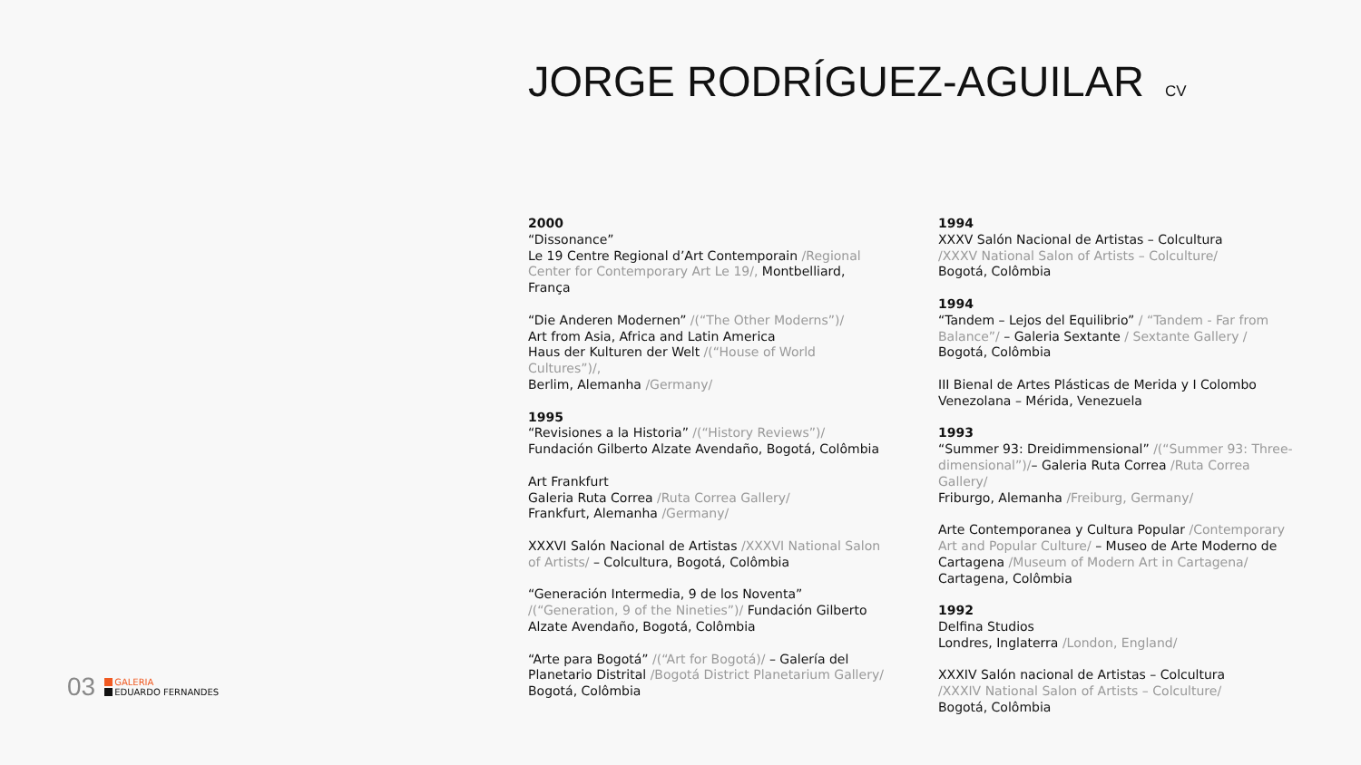JORGE RODRÍGUEZ-AGUILAR CV
2000
“Dissonance”
Le 19 Centre Regional d’Art Contemporain /Regional Center for Contemporary Art Le 19/, Montbelliard, França
“Die Anderen Modernen” /(“The Other Moderns”)/
Art from Asia, Africa and Latin America
Haus der Kulturen der Welt /(“House of World Cultures”)/,
Berlim, Alemanha /Germany/
1995
“Revisiones a la Historia” /(“History Reviews”)/
Fundación Gilberto Alzate Avendaño, Bogotá, Colômbia
Art Frankfurt
Galeria Ruta Correa /Ruta Correa Gallery/
Frankfurt, Alemanha /Germany/
XXXVI Salón Nacional de Artistas /XXXVI National Salon of Artists/ – Colcultura, Bogotá, Colômbia
“Generación Intermedia, 9 de los Noventa” /(“Generation, 9 of the Nineties”)/ Fundación Gilberto Alzate Avendaño, Bogotá, Colômbia
“Arte para Bogotá” /(“Art for Bogotá)/ – Galería del Planetario Distrital /Bogotá District Planetarium Gallery/
Bogotá, Colômbia
1994
XXXV Salón Nacional de Artistas – Colcultura
/XXXV National Salon of Artists – Colculture/
Bogotá, Colômbia
1994
“Tandem – Lejos del Equilibrio” / “Tandem - Far from Balance”/ – Galeria Sextante / Sextante Gallery /
Bogotá, Colômbia
III Bienal de Artes Plásticas de Merida y I Colombo Venezolana – Mérida, Venezuela
1993
“Summer 93: Dreidimmensional” /(“Summer 93: Three-dimensional”)/– Galeria Ruta Correa /Ruta Correa Gallery/
Friburgo, Alemanha /Freiburg, Germany/
Arte Contemporanea y Cultura Popular /Contemporary Art and Popular Culture/ – Museo de Arte Moderno de Cartagena /Museum of Modern Art in Cartagena/
Cartagena, Colômbia
1992
Delfina Studios
Londres, Inglaterra /London, England/
XXXIV Salón nacional de Artistas – Colcultura
/XXXIV National Salon of Artists – Colculture/
Bogotá, Colômbia
03
GALERIA
EDUARDO FERNANDES